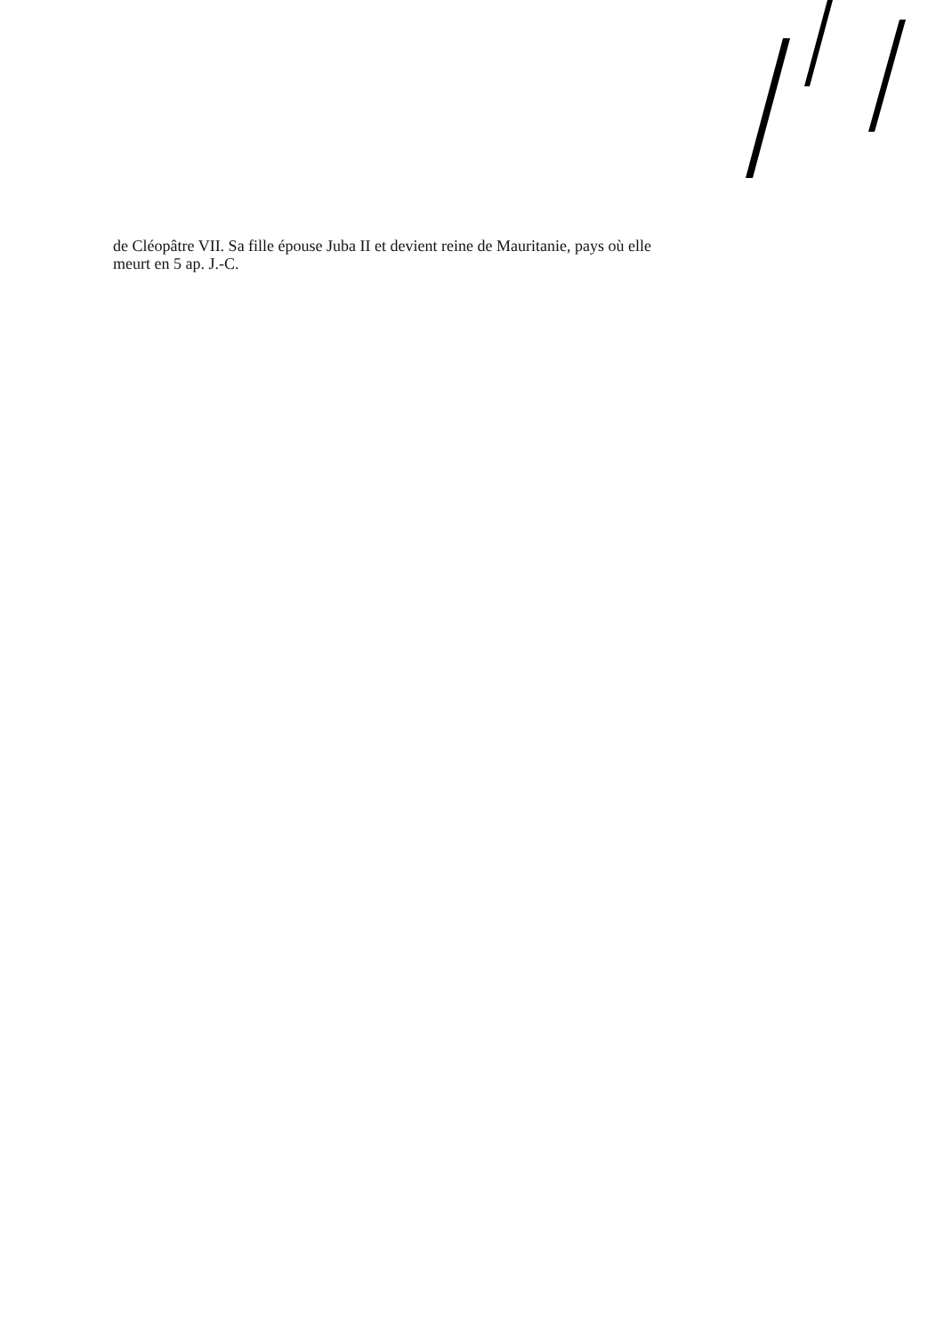de Cléopâtre VII. Sa fille épouse Juba II et devient reine de Mauritanie, pays où elle meurt en 5 ap. J.-C.